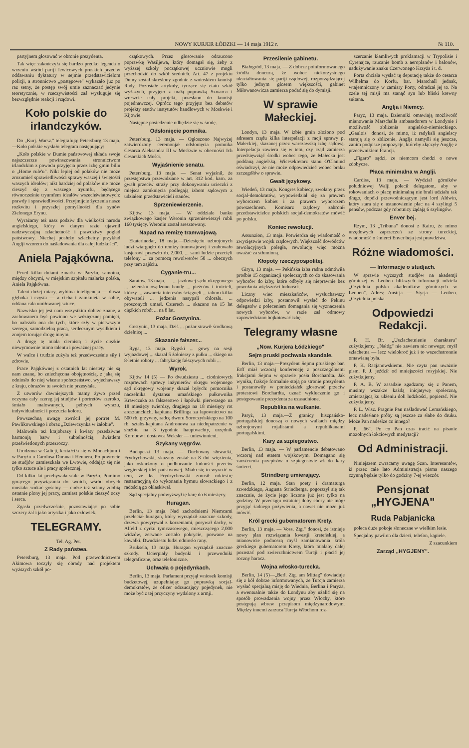NOWY KURJER ŁÓDZKI — 14 maja 1912 r. № 110.
partyjnem głosować w obronie prezydenta.
Tak więc zakończyła się bardzo prędko legenda o wrzeniu wśród partji lewicowych pruskich przeciw oddawaniu dyktatury w sejmie przedstawicielom policji, a stronnictwo „postępowe" wykazało już po raz setny, że postęp swój umie zaznaczać jedynie teoretycznie, w rzeczywistości zaś wysługuje się bezwzględnie reakcji i rządowi.
Koło polskie do irlandczyków.
Do „Kurj. Warsz." telegrafują: Petersburg 13 maja.—Koło polskie wysłało telegram następujący:
„Koło polskie w Dumie państwowej składa swoje najszczersze powinszowania stronnictwom irlandzkim z powodu przyjęcia przez izbę gmin billu o „Home rule'u". Nikt lepiej od polaków nie może zrozumieć sprawiedliwości sprawy waszej i świętości waszych ideałów; nikt bardziej od polaków nie może cieszyć się z waszego tryumfu, będącego równocześnie tryumfem ideałów wszechświatowych: prawdy i sprawiedliwości. Przyjmijcie życzenia nasze rozkwitu i przyszłej pomyślności dla synów Zielonego Erynu.
Wyrażamy też nasz podziw dla wielkości narodu angielskiego, który w danym razie ujawnił nadzwyczajną szlachetność i prawdziwy pogląd państwowy. Niechaj posłuży szlachetny przykład Anglji wzorem do naśladowania dla całej ludzkości".
Aniela Pająkówna.
Przed kilku dniami zmarła w Paryżu, samotna, między obcymi, w miejskim szpitalu malarka polska, Aniela Pająkówna.
Talent dużej miary, wybitna inteligencja — dusza głęboka i czysta — a cicha i zamknięta w sobie, oddana cała umiłowanej sztuce.
Nazwisko jej jest nam wszystkim dobrze znane, a zachowanem być powinno we wdzięcznej pamięci, bo należała ona do tych, które szły w pierwszym szeregu, samodzielną pracą, serdecznym wysiłkiem i znojem torując drogę innym.
A drogę tę miała ciernistą i życie ciężkie niewymownie mimo talentu i poważnej pracy.
W walce i trudzie zużyła też przedwcześnie siły i zdrowie.
Prace Pająkównej z ostatnich lat niestety nie są nam znane, bo zniechęcona obojętnością, z jaką się odniosło do niej własne społeczeństwo, wyjechawszy z kraju, obrazów tu swoich nie przesyłała.
Z utworów dawniejszych mamy żywo przed oczyma cały szereg jej studjów i portretów szeroko, śmiało malowanych, pełnych wyrazu, indywidualności i poczucia koloru.
Powszechną uwagę zwrócił jej portret M. Pawlikowskiego i obraz „Dziewczynka w żałobie".
Malowała też krajobrazy i kwiaty przedziwne harmonją barw i subtelnością światłem prześwietlonych przezroczy.
Urodzona w Galicji, kształciła się w Monachjum i w Paryżu u Carolusa Durana i Hennera. Po powrocie ze studjów zamieszkała we Lwowie, oddając się nie tylko sztuce ale i pracy społecznej.
Od kilku lat przebywała stale w Paryżu. Pomimo gorącego przywiązania do swoich, wśród obcych musiała szukać gościny — cudze też ściany zdobią ostatnie plony jej pracy, zamiast polskie cieszyć oczy i serca.
Zgasła przedwcześnie, pozostawiając po sobie szczery żal i jako artystka i jako człowiek.
TELEGRAMY.
Tel. Ag. Pet.
Z Rady państwa.
Petersburg, 13 maja. Pod przewodnictwem Akimowa toczyły się obrady nad projektem wyższych szkół po-
czątkowych. Przez głosowanie odrzucono poprawkę Wasiljewa, który domagał się, żeby z wyższej szkoły początkowej uczniowie mogli przechodzić do szkół średnich. Art. 47 z projektu Dumy został skreślony zgodnie z wnioskiem komisji Rady. Pozostałe artykuły, tyczące się etatu szkół wyższych, przyjęto z małą poprawką Szwarca i wreszcie cały projekt, przesłano do komisji pojednawczej. Oprócz tego przyjęto bez debatów projekty etatów instytutów handlowych w Moskwie i Kijowie.
Następne posiedzenie odbędzie się w środę.
Odsłonięcie pomnika.
Petersburg, 13 maja. — Ogłoszono Najwyżej zatwierdzony ceremonjał odsłonięcia pomnika Cesarza Aleksandra III w Moskwie w obecności Ich Cesarskich Mości.
Wyjaśnienie senatu.
Petersburg, 13 maja. — Senat wyjaśnił, że przestępstwa przewidziane w art. 312 kod. karn. za gwałt przeciw straży przy dokonywaniu ucieczki z miejsca zamknięcia podlegają izbom sądowym z udziałem przedstawicieli stanów.
Sprzeniewierzenie.
Kijów, 13 maja. — W oddziale banku związkowego kasjer Weronin sprzeniewierzył rubli 160 tysięcy. Weronin został aresztowany.
Napad na remizę tramwajową.
Ekaterinodar, 18 maja.—Dziesięciu uzbrojonych ludzi wtargnęło do remizy tramwajowej i zrabowało kasjerowi przeszło rb. 2,000. ... sami ludzie przecięli telefony ... za pomocą rewolwerów 50 ... obecnych przy tem zajściu.
Cyganie-tru...
Saratow, 13 maja. — ... jazdowej sądu okręgowego ... uziensku osądzono bandę ... pieżców i truicieli, którzy ... zawarcia interesów ściągnęli ... taboru kilku obywateli ... jedzenia nasypali chloralu. ... proszonych umarł. Czterech ... skazano na 15 lat ciężkich robót ... na 8 lat.
Pożar Gostynina.
Gostynin, 13 maja. Dziś ... pożar strawił środkową dzielnicę ...
Skazanie fałszer...
Ryga, 13 maja. Rygski ... gowy na sesji wyjazdowej ... skazał 5 żołnierzy z pułku ... skiego na 8-letnie roboty ... fabrykację fałszywych rubli ...
Wyrok.
Kijów 14 (5) — Po dwudziestu ... ciodniowych rozprawach sprawy inżynierów okręgu wojennego sąd okręgowy wojenny skazał byłych: pomocnika naczelnika dystansu umańskiego pułkownika Krawczuka za fałszerstwo i łapówki pierwszego na 18 miesięcy twierdzy, drugiego na 18 miesięcy rot aresztanckich, kapitana Brillinga za łapownictwo na 500 rb. grzywny, radcę dworu Soroczyńskiego na 100 rb. sztabs-kapitana Andronowa za niedopatrzenie w służbie na 3 tygodnie hauptwachty, urzędnik Korobow i dostawca Weksler — uniewinnieni.
Szykany węgrów.
Budapeszt 13 maja. — Duchowny słowacki, Frydrychowski, skazany został na 8 dni więzienia, jako oskarżony o podburzanie ludności przeciw węgierskiej idei państwowej. Miało się to wyrazić w tem, że ks. Frydrychowski zmusił orkiestrę restauracyjną do wykonania hymnu słowackiego i z radością go oklaskiwał.
Sąd specjalny podwyższył tę karę do 6 miesięcy.
Huragan.
Berlin, 13 maja. Nad zachodniemi Niemcami przeleciał huragan, który wyrządził znaczne szkody, drzewa powyrywał z korzeniami, porywał dachy, w Alfeld z cyrku tymczasowego, mieszczącego 2,000 widzów, zerwane zostało pokrycie, porwane na kawałki. Dwudziestu ludzi odniosło rany.
Bruksela, 13 maja. Huragan wyrządził znaczne szkody. Ucierpiały budynki i przewodniki telegraficzne, oraz telefoniczne.
Uchwała o pojedynkach.
Berlin, 13 maja. Parlament przyjął wniosek komisji budżetowej, uzupełniając go poprawką socjal-demokratów, że oficer odrzucający pojedynek, nie może być z tej przyczyny wydalony z armji.
Przesilenie gabinetu.
Białogród, 13 maja. — Z dobrze poinformowanego źródła donoszą, że wobec niekorzystnego ukształtowania się partji rządowej, rozporządzającej tylko jednym głosem większości, gabinet Miłowanowicza zamierza podać się do dymisji.
W sprawie Małeckiej.
Londyn, 13 maja. W izbie gmin złożono pod adresem rządu kilka interpelacji z racji sprawy p. Małeckiej, skazanej przez warszawską izbę sądową. Interpelacja zawiera się w tem, czy rząd zamierza przedsięwziąć środki wobec tego, że Małecka jest poddaną angielską. Wicesekretarz stanu O'Clanind oświadczył, że nie może odpowiedzieć wobec braku szczegółów o sprawie.
Gwałt językowy.
Wiedeń, 13 maja. Kongres kobiecy, zwołany przez socjal-demokratów, wypowiedział się za prawem wyborczem kobiet i za prawem wyborczem powszechnem. Komisarz rządowy zabronił przedstawicielce polskich socjal-demokratów mówić po polsku.
Koniec rewolucji.
Assunzion, 13 maja. Potwierdza się wiadomość o zwycięstwie wojsk rządowych. Większość dowódców rewolucyjnych poległa, rewolucję więc można uważać za stłumioną.
Kłopoty rzeczypospolitej.
Giryn, 13 maja. — Pekińska izba radna odmówiła prośbie 15 organizacji społecznych co do skasowania wyborów do izby, które odbyły się nieprawnie bez powołania większości ludności.
Liczny wiec mieszkańców, wysłuchawszy odpowiedzi izby, postanowił wysłać do Pekinu delegatów z poleceniem domagania się wyznaczenia nowych wyborów, w razie zaś odmowy zapowiedziano bojkotować izbę.
Telegramy własne
„Now. Kurjera Łódzkiego"
Sejm pruski pochwala skandale.
Berlin, 13 maja.—Prezydent Sejmu pruskiego bar. Erff miał wczoraj konferencję z poszczególnemi frakcjami Sejmu w sprawie posła Borchardta. Jak wynika, frakcje formalnie stoją po stronie prezydenta i postanowiły w poniedziałek głosować przeciw protestowi Borchardta, uznać wykluczenie go i postępowanie prezydenta za uzasadnione.
Republika na wulkanie.
Paryż, 13 maja.—Z granicy hiszpańsko-portugalskiej donoszą o nowych walkach między uzbrojonymi rojalistami a republikanami portugalskimi.
Kary za szpiegostwo.
Berlin, 13 maja. — W parlamencie debatowano wczoraj nad etatem wojskowym. Domagano się zaostrzenia przepisów o szpiegostwie aż do kary śmierci.
Strindberg umierający.
Berlin, 12 maja. Stan poety i dramaturga szwedzkiego, Augusta Strindberga, pogorszył się tak znacznie, że życie jego liczone już jest tylko na godziny. W przeciągu ostatniej doby chory nie mógł przyjąć żadnego pożywienia, a nawet nie może już mówić.
Król grecki gubernatorem Krety.
Berlin, 13 maja. — Voss. Ztg." donosi, że istnieje nowy plan rozwiązania kwestji kreteńskiej, a mianowicie podnoszą myśl zamianowania króla greckiego gubernatorem Krety, która miałaby dalej pozostać pod zwierzchnictwem Turcji i płacić jej roczny haracz.
Wojna włosko-turecka.
Berlin, 14 (5)—„Berl. Ztg. am Mittag" dowiaduje się z kół dobrze informowanych, że Turcja zamierza wysłać specjalną misję do Wiednia, Berlina i Paryża, a ewentualnie także do Londynu aby użalić się na sposób prowadzenia wojny przez Włochy, które postępują wbrew przepisom międzynarodowym. Między innemi zarzuca Turcja Włochom roz-
szerzanie kłamliwych proklamacji w Trypolisie i Cyrenajce, rzucanie bomb z aeroplanów i balonów, nadużywanie znaku Czerwonego Krzyża i t. d.
Porta chciała wysłać tę deputację także do cesarza Wilhelma do Korfu, bar. Marschall jednak, wtajemniczony w zamiary Porty, odradzał jej to. Na czele tej misji ma stanąć syn lub bliski krewny sułtana.
Anglja i Niemcy.
Paryż, 13 maja. Dzienniki omawiają możliwość mianowania Marschalla ambasadorem w Londynie i możliwość zbliżenia angielsko-niemieckiego. „Gaulois" donosi, że mimo, iż radykali angielscy starają się o zbliżenie, Anglja namyśli się jeszcze, zanim podpisze propozycje, któreby złączyły Anglję z przeciwnikiem Francji.
„Figaro" sądzi, że niemcom chodzi o nowe zdobycze.
Płaca minimalna w Anglji.
Cardiss, 13 maja. — Wydział górników południowej Walji polecił delegatom, aby w rokowaniach o płacę minimalną nie brali udziału tak długo, dopóki przewodniczącym jest lord Aldwin, który stara się o ustanowienie płac na 4 szylingi 5 pensów, podczas gdy robotnicy żądają 6 szylingów.
Enver bej.
Rzym, 13 „Tribuna" donosi z Kairu, że mimo urzędowych zaprzeczeń ze strony tureckiej, wiadomość o śmierci Enver beja jest prawdziwa.
Różne wiadomości.
— Informacje o studjach.
W sprawie wyższych studjów na akademji górniczej w Leoben bliższych informacji udziela „Czytelnia polska akademików górniczych w Leoben". Adres: Austrja — Styrja — Leoben. „Czytelnia polska.
Odpowiedzi Redakcji.
P. H. Br. „Uszlachetnienie charakteru" zużytkujemy. „Nałóg" nie zawiera nic nowego; myśl szlachetna — lecz wielokroć już i to wszechstronnie omawianą była.
P. K. Racjanowskiemu. Nie czyta pan uważnie pism. P. J. jeździł od mniejszości rosyjskiej. Nie zużytkujemy.
P. A. B. W zasadzie zgadzamy się z Panem, musimy wszakże każdą inicjatywę społeczną, zmierzającą ku ulżeniu doli ludzkości, popierać. Nie zużytkujemy.
P. L. Wisz. Pragnie Pan naśladować Lemańskiego, lecz nadesłane próby są jeszcze za słabe do druku. Może Pan nadesłze co innego?
P. „66". Po co Pan czas tracić na pisanie mozolnych łokciowych medytacji?
Od Administracji.
Niniejszem zwracamy uwagę Szan. Interesantów, iż przez całe lato Administracja pisma naszego czynną będzie tylko do godziny 7-ej wieczór.
Pensjonat „HYGJENA"
Ruda Pabjanicka
poleca duże pokoje słoneczne w wielkim lesie.
Specjalny pawilon dla dzieci, telefon, kąpiele.
Z szacunkiem
Zarząd „HYGJENY".